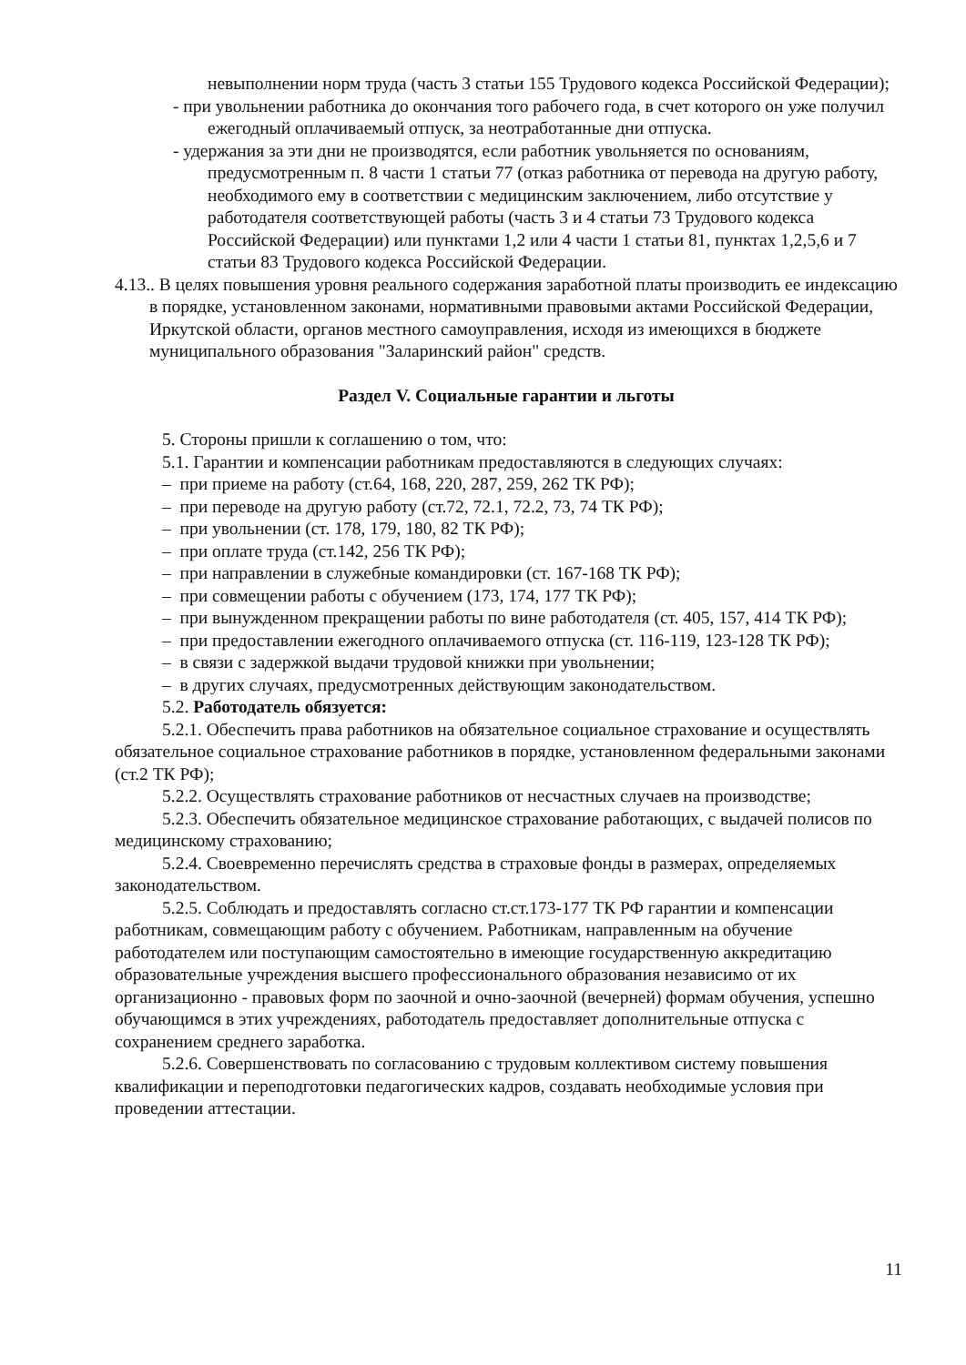невыполнении норм труда (часть 3 статьи 155 Трудового кодекса Российской Федерации);
- при увольнении работника до окончания того рабочего года, в счет которого он уже получил ежегодный оплачиваемый отпуск, за неотработанные дни отпуска.
- удержания за эти дни не производятся, если работник увольняется по основаниям, предусмотренным п. 8 части 1 статьи 77 (отказ работника от перевода на другую работу, необходимого ему в соответствии с медицинским заключением, либо отсутствие у работодателя соответствующей работы (часть 3 и 4 статьи 73 Трудового кодекса Российской Федерации) или пунктами 1,2 или 4 части 1 статьи 81, пунктах 1,2,5,6 и 7 статьи 83 Трудового кодекса Российской Федерации.
4.13.. В целях повышения уровня реального содержания заработной платы производить ее индексацию в порядке, установленном законами, нормативными правовыми актами Российской Федерации, Иркутской области, органов местного самоуправления, исходя из имеющихся в бюджете муниципального образования "Заларинский район" средств.
Раздел V. Социальные гарантии и льготы
5. Стороны пришли к соглашению о том, что:
5.1. Гарантии и компенсации работникам предоставляются в следующих случаях:
– при приеме на работу (ст.64, 168, 220, 287, 259, 262 ТК РФ);
– при переводе на другую работу (ст.72, 72.1, 72.2, 73, 74 ТК РФ);
– при увольнении (ст. 178, 179, 180, 82 ТК РФ);
– при оплате труда (ст.142, 256 ТК РФ);
– при направлении в служебные командировки (ст. 167-168 ТК РФ);
– при совмещении работы с обучением (173, 174, 177 ТК РФ);
– при вынужденном прекращении работы по вине работодателя (ст. 405, 157, 414 ТК РФ);
– при предоставлении ежегодного оплачиваемого отпуска (ст. 116-119, 123-128 ТК РФ);
– в связи с задержкой выдачи трудовой книжки при увольнении;
– в других случаях, предусмотренных действующим законодательством.
5.2. Работодатель обязуется:
5.2.1. Обеспечить права работников на обязательное социальное страхование и осуществлять обязательное социальное страхование работников в порядке, установленном федеральными законами (ст.2 ТК РФ);
5.2.2. Осуществлять страхование работников от несчастных случаев на производстве;
5.2.3. Обеспечить обязательное медицинское страхование работающих, с выдачей полисов по медицинскому страхованию;
5.2.4. Своевременно перечислять средства в страховые фонды в размерах, определяемых законодательством.
5.2.5. Соблюдать и предоставлять согласно ст.ст.173-177 ТК РФ гарантии и компенсации работникам, совмещающим работу с обучением. Работникам, направленным на обучение работодателем или поступающим самостоятельно в имеющие государственную аккредитацию образовательные учреждения высшего профессионального образования независимо от их организационно - правовых форм по заочной и очно-заочной (вечерней) формам обучения, успешно обучающимся в этих учреждениях, работодатель предоставляет дополнительные отпуска с сохранением среднего заработка.
5.2.6. Совершенствовать по согласованию с трудовым коллективом систему повышения квалификации и переподготовки педагогических кадров, создавать необходимые условия при проведении аттестации.
11